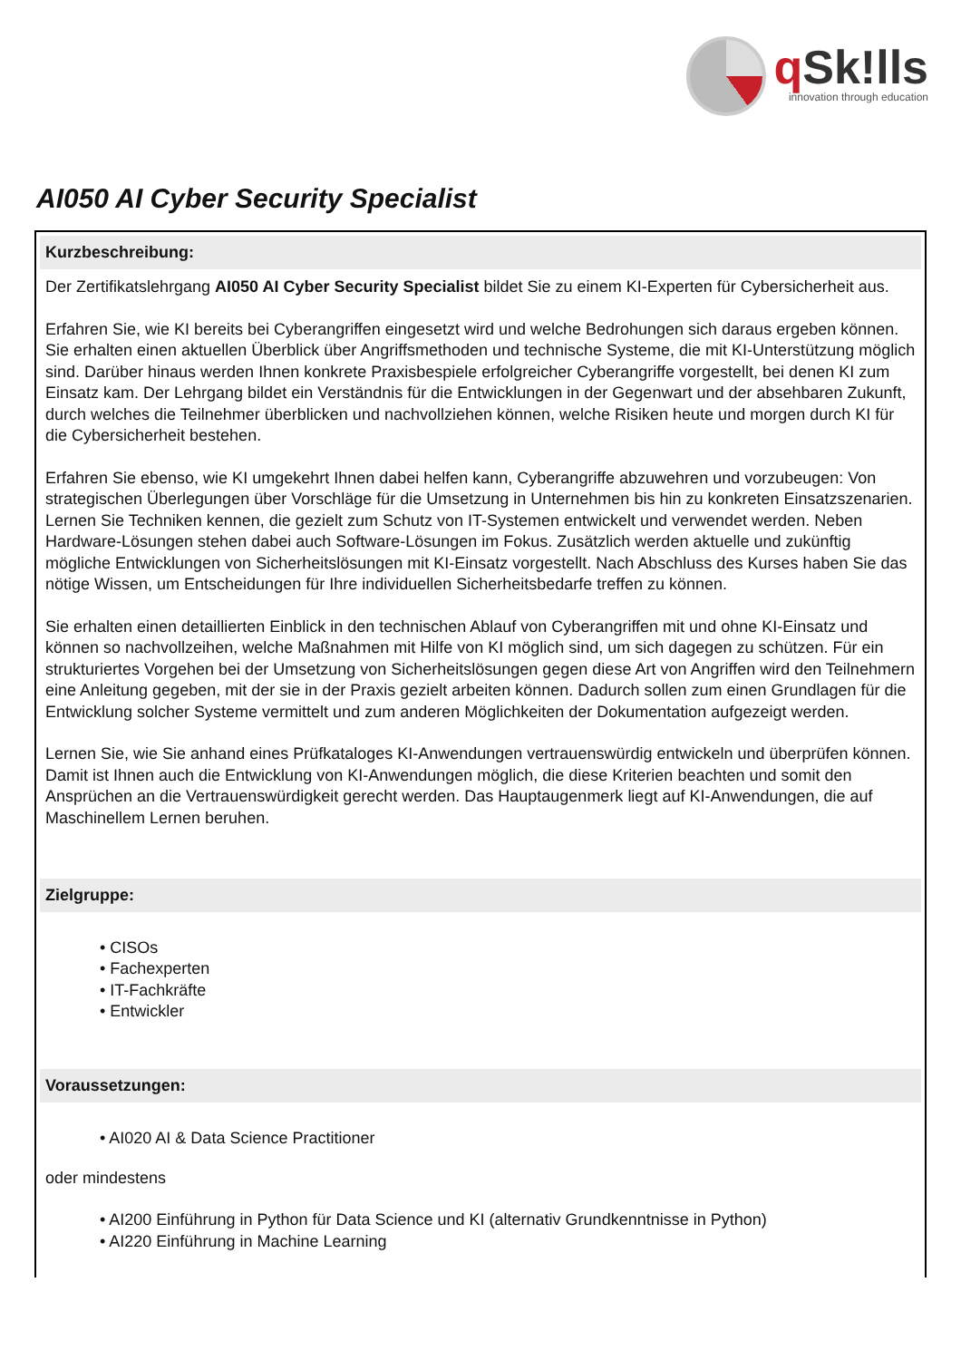q Sk!lls
innovation through education
AI050 AI Cyber Security Specialist
Kurzbeschreibung:
Der Zertifikatslehrgang AI050 AI Cyber Security Specialist bildet Sie zu einem KI-Experten für Cybersicherheit aus.
Erfahren Sie, wie KI bereits bei Cyberangriffen eingesetzt wird und welche Bedrohungen sich daraus ergeben können. Sie erhalten einen aktuellen Überblick über Angriffsmethoden und technische Systeme, die mit KI-Unterstützung möglich sind. Darüber hinaus werden Ihnen konkrete Praxisbespiele erfolgreicher Cyberangriffe vorgestellt, bei denen KI zum Einsatz kam. Der Lehrgang bildet ein Verständnis für die Entwicklungen in der Gegenwart und der absehbaren Zukunft, durch welches die Teilnehmer überblicken und nachvollziehen können, welche Risiken heute und morgen durch KI für die Cybersicherheit bestehen.
Erfahren Sie ebenso, wie KI umgekehrt Ihnen dabei helfen kann, Cyberangriffe abzuwehren und vorzubeugen: Von strategischen Überlegungen über Vorschläge für die Umsetzung in Unternehmen bis hin zu konkreten Einsatzszenarien. Lernen Sie Techniken kennen, die gezielt zum Schutz von IT-Systemen entwickelt und verwendet werden. Neben Hardware-Lösungen stehen dabei auch Software-Lösungen im Fokus. Zusätzlich werden aktuelle und zukünftig mögliche Entwicklungen von Sicherheitslösungen mit KI-Einsatz vorgestellt. Nach Abschluss des Kurses haben Sie das nötige Wissen, um Entscheidungen für Ihre individuellen Sicherheitsbedarfe treffen zu können.
Sie erhalten einen detaillierten Einblick in den technischen Ablauf von Cyberangriffen mit und ohne KI-Einsatz und können so nachvollzeihen, welche Maßnahmen mit Hilfe von KI möglich sind, um sich dagegen zu schützen. Für ein strukturiertes Vorgehen bei der Umsetzung von Sicherheitslösungen gegen diese Art von Angriffen wird den Teilnehmern eine Anleitung gegeben, mit der sie in der Praxis gezielt arbeiten können. Dadurch sollen zum einen Grundlagen für die Entwicklung solcher Systeme vermittelt und zum anderen Möglichkeiten der Dokumentation aufgezeigt werden.
Lernen Sie, wie Sie anhand eines Prüfkataloges KI-Anwendungen vertrauenswürdig entwickeln und überprüfen können. Damit ist Ihnen auch die Entwicklung von KI-Anwendungen möglich, die diese Kriterien beachten und somit den Ansprüchen an die Vertrauenswürdigkeit gerecht werden. Das Hauptaugenmerk liegt auf KI-Anwendungen, die auf Maschinellem Lernen beruhen.
Zielgruppe:
• CISOs
• Fachexperten
• IT-Fachkräfte
• Entwickler
Voraussetzungen:
• AI020 AI & Data Science Practitioner
oder mindestens
• AI200 Einführung in Python für Data Science und KI (alternativ Grundkenntnisse in Python)
• AI220 Einführung in Machine Learning